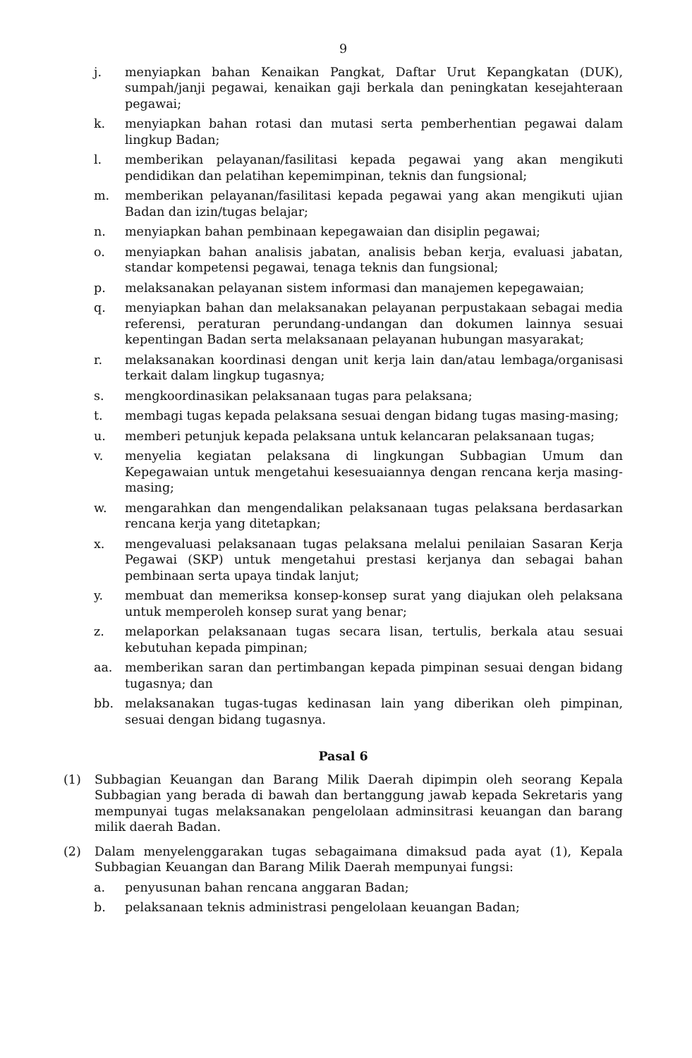9
j. menyiapkan bahan Kenaikan Pangkat, Daftar Urut Kepangkatan (DUK), sumpah/janji pegawai, kenaikan gaji berkala dan peningkatan kesejahteraan pegawai;
k. menyiapkan bahan rotasi dan mutasi serta pemberhentian pegawai dalam lingkup Badan;
l. memberikan pelayanan/fasilitasi kepada pegawai yang akan mengikuti pendidikan dan pelatihan kepemimpinan, teknis dan fungsional;
m. memberikan pelayanan/fasilitasi kepada pegawai yang akan mengikuti ujian Badan dan izin/tugas belajar;
n. menyiapkan bahan pembinaan kepegawaian dan disiplin pegawai;
o. menyiapkan bahan analisis jabatan, analisis beban kerja, evaluasi jabatan, standar kompetensi pegawai, tenaga teknis dan fungsional;
p. melaksanakan pelayanan sistem informasi dan manajemen kepegawaian;
q. menyiapkan bahan dan melaksanakan pelayanan perpustakaan sebagai media referensi, peraturan perundang-undangan dan dokumen lainnya sesuai kepentingan Badan serta melaksanaan pelayanan hubungan masyarakat;
r. melaksanakan koordinasi dengan unit kerja lain dan/atau lembaga/organisasi terkait dalam lingkup tugasnya;
s. mengkoordinasikan pelaksanaan tugas para pelaksana;
t. membagi tugas kepada pelaksana sesuai dengan bidang tugas masing-masing;
u. memberi petunjuk kepada pelaksana untuk kelancaran pelaksanaan tugas;
v. menyelia kegiatan pelaksana di lingkungan Subbagian Umum dan Kepegawaian untuk mengetahui kesesuaiannya dengan rencana kerja masing-masing;
w. mengarahkan dan mengendalikan pelaksanaan tugas pelaksana berdasarkan rencana kerja yang ditetapkan;
x. mengevaluasi pelaksanaan tugas pelaksana melalui penilaian Sasaran Kerja Pegawai (SKP) untuk mengetahui prestasi kerjanya dan sebagai bahan pembinaan serta upaya tindak lanjut;
y. membuat dan memeriksa konsep-konsep surat yang diajukan oleh pelaksana untuk memperoleh konsep surat yang benar;
z. melaporkan pelaksanaan tugas secara lisan, tertulis, berkala atau sesuai kebutuhan kepada pimpinan;
aa. memberikan saran dan pertimbangan kepada pimpinan sesuai dengan bidang tugasnya; dan
bb. melaksanakan tugas-tugas kedinasan lain yang diberikan oleh pimpinan, sesuai dengan bidang tugasnya.
Pasal 6
(1) Subbagian Keuangan dan Barang Milik Daerah dipimpin oleh seorang Kepala Subbagian yang berada di bawah dan bertanggung jawab kepada Sekretaris yang mempunyai tugas melaksanakan pengelolaan adminsitrasi keuangan dan barang milik daerah Badan.
(2) Dalam menyelenggarakan tugas sebagaimana dimaksud pada ayat (1), Kepala Subbagian Keuangan dan Barang Milik Daerah mempunyai fungsi:
a. penyusunan bahan rencana anggaran Badan;
b. pelaksanaan teknis administrasi pengelolaan keuangan Badan;